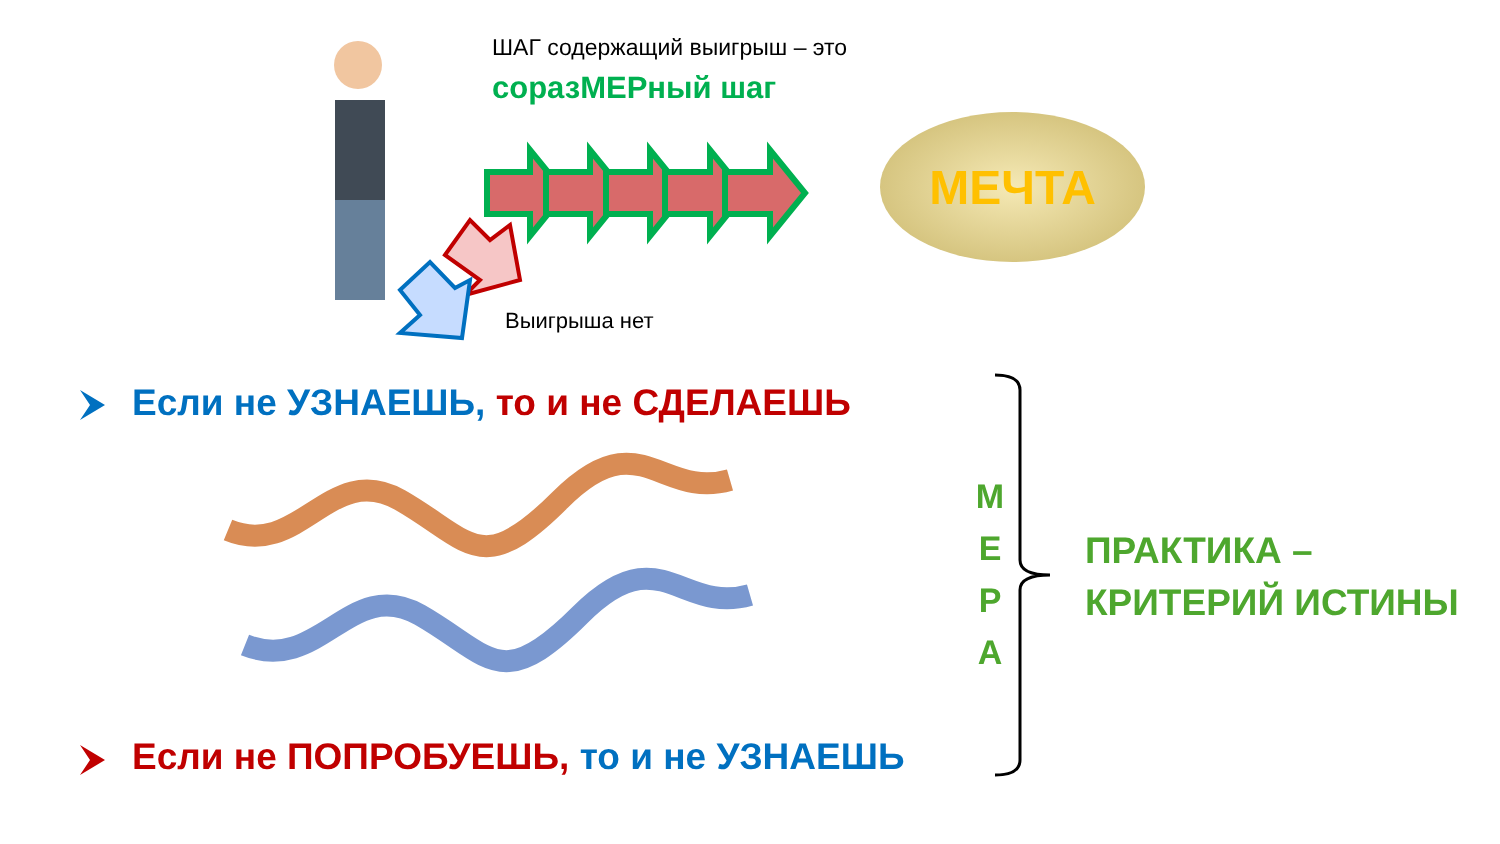ШАГ содержащий выигрыш – это
соразМЕРный шаг
МЕЧТА
Выигрыша нет
Если не УЗНАЕШЬ, то и не СДЕЛАЕШЬ
Если не ПОПРОБУЕШЬ, то и не УЗНАЕШЬ
М
Е
Р
А
ПРАКТИКА –
КРИТЕРИЙ ИСТИНЫ